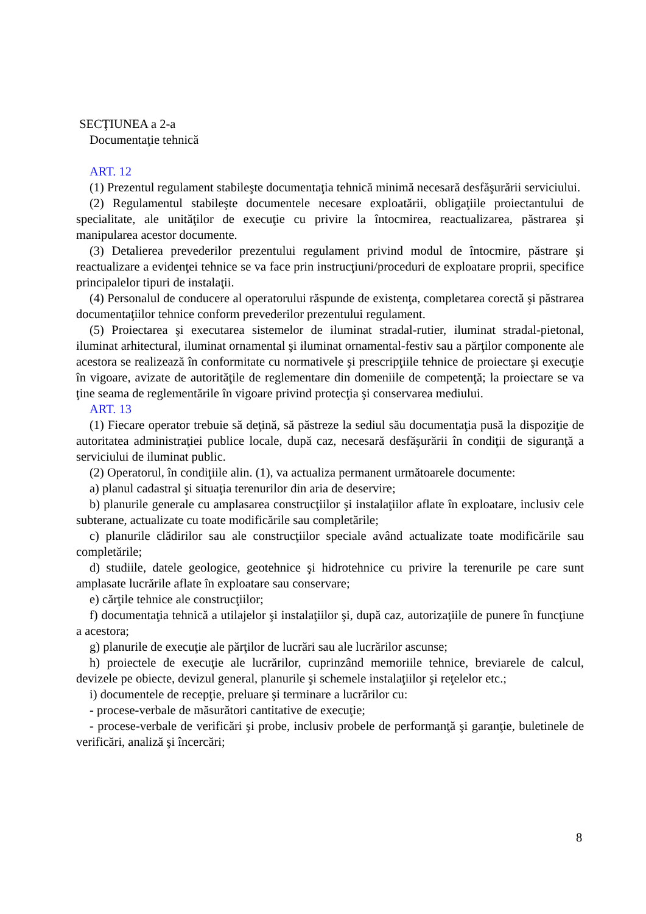SECŢIUNEA a 2-a
Documentaţie tehnică
ART. 12
(1) Prezentul regulament stabileşte documentaţia tehnică minimă necesară desfăşurării serviciului.
(2) Regulamentul stabileşte documentele necesare exploatării, obligaţiile proiectantului de specialitate, ale unităţilor de execuţie cu privire la întocmirea, reactualizarea, păstrarea şi manipularea acestor documente.
(3) Detalierea prevederilor prezentului regulament privind modul de întocmire, păstrare şi reactualizare a evidenţei tehnice se va face prin instrucţiuni/proceduri de exploatare proprii, specifice principalelor tipuri de instalaţii.
(4) Personalul de conducere al operatorului răspunde de existenţa, completarea corectă şi păstrarea documentaţiilor tehnice conform prevederilor prezentului regulament.
(5) Proiectarea şi executarea sistemelor de iluminat stradal-rutier, iluminat stradal-pietonal, iluminat arhitectural, iluminat ornamental şi iluminat ornamental-festiv sau a părţilor componente ale acestora se realizează în conformitate cu normativele şi prescripţiile tehnice de proiectare şi execuţie în vigoare, avizate de autorităţile de reglementare din domeniile de competenţă; la proiectare se va ţine seama de reglementările în vigoare privind protecţia şi conservarea mediului.
ART. 13
(1) Fiecare operator trebuie să deţină, să păstreze la sediul său documentaţia pusă la dispoziţie de autoritatea administraţiei publice locale, după caz, necesară desfăşurării în condiţii de siguranţă a serviciului de iluminat public.
(2) Operatorul, în condiţiile alin. (1), va actualiza permanent următoarele documente:
a) planul cadastral şi situaţia terenurilor din aria de deservire;
b) planurile generale cu amplasarea construcţiilor şi instalaţiilor aflate în exploatare, inclusiv cele subterane, actualizate cu toate modificările sau completările;
c) planurile clădirilor sau ale construcţiilor speciale având actualizate toate modificările sau completările;
d) studiile, datele geologice, geotehnice şi hidrotehnice cu privire la terenurile pe care sunt amplasate lucrările aflate în exploatare sau conservare;
e) cărţile tehnice ale construcţiilor;
f) documentaţia tehnică a utilajelor şi instalaţiilor şi, după caz, autorizaţiile de punere în funcţiune a acestora;
g) planurile de execuţie ale părţilor de lucrări sau ale lucrărilor ascunse;
h) proiectele de execuţie ale lucrărilor, cuprinzând memoriile tehnice, breviarele de calcul, devizele pe obiecte, devizul general, planurile şi schemele instalaţiilor şi reţelelor etc.;
i) documentele de recepţie, preluare şi terminare a lucrărilor cu:
- procese-verbale de măsurători cantitative de execuţie;
- procese-verbale de verificări şi probe, inclusiv probele de performanţă şi garanţie, buletinele de verificări, analiză şi încercări;
8